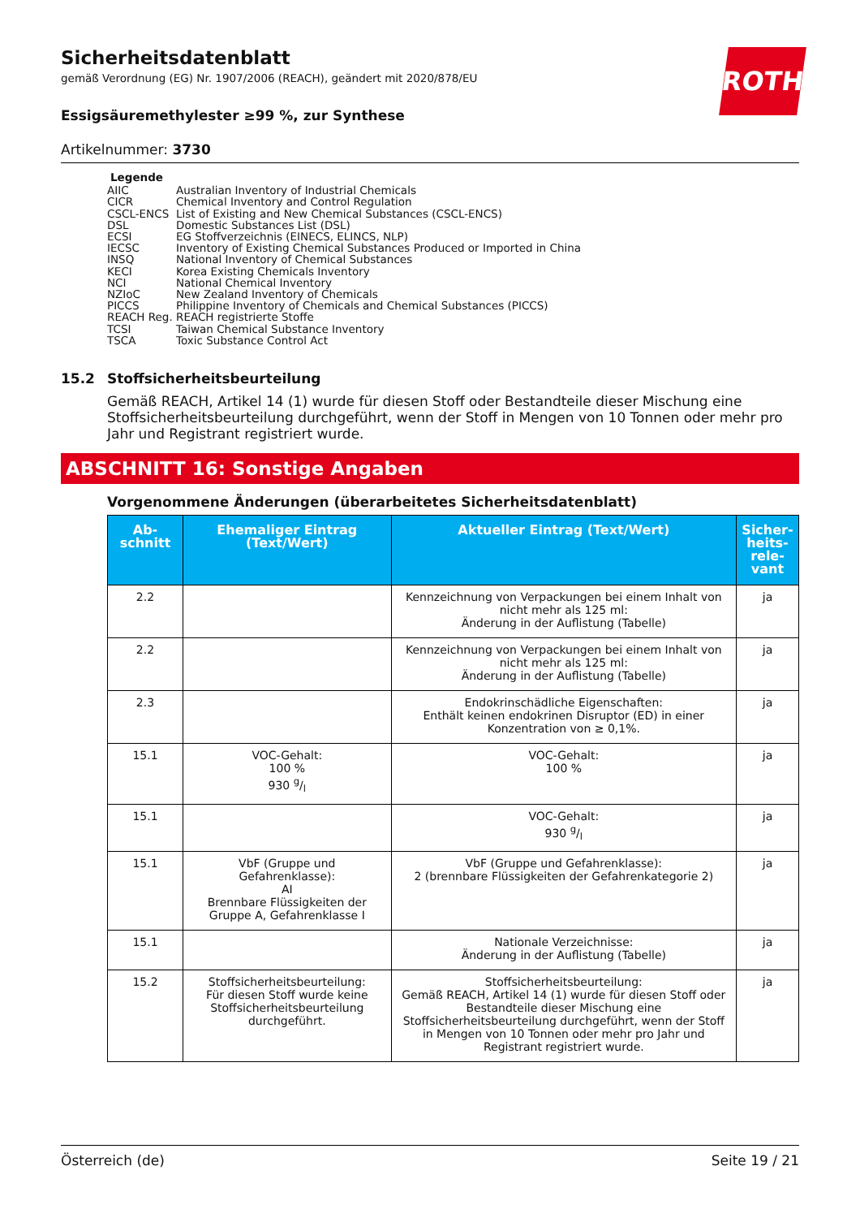ROTH
Sicherheitsdatenblatt
gemäß Verordnung (EG) Nr. 1907/2006 (REACH), geändert mit 2020/878/EU
Essigsäuremethylester ≥99 %, zur Synthese
Artikelnummer: 3730
Legende
| AIIC | Australian Inventory of Industrial Chemicals |
| CICR | Chemical Inventory and Control Regulation |
| CSCL-ENCS | List of Existing and New Chemical Substances (CSCL-ENCS) |
| DSL | Domestic Substances List (DSL) |
| ECSI | EG Stoffverzeichnis (EINECS, ELINCS, NLP) |
| IECSC | Inventory of Existing Chemical Substances Produced or Imported in China |
| INSQ | National Inventory of Chemical Substances |
| KECI | Korea Existing Chemicals Inventory |
| NCI | National Chemical Inventory |
| NZIoC | New Zealand Inventory of Chemicals |
| PICCS | Philippine Inventory of Chemicals and Chemical Substances (PICCS) |
| REACH Reg. | REACH registrierte Stoffe |
| TCSI | Taiwan Chemical Substance Inventory |
| TSCA | Toxic Substance Control Act |
15.2 Stoffsicherheitsbeurteilung
Gemäß REACH, Artikel 14 (1) wurde für diesen Stoff oder Bestandteile dieser Mischung eine Stoffsicherheitsbeurteilung durchgeführt, wenn der Stoff in Mengen von 10 Tonnen oder mehr pro Jahr und Registrant registriert wurde.
ABSCHNITT 16: Sonstige Angaben
Vorgenommene Änderungen (überarbeitetes Sicherheitsdatenblatt)
| Ab- schnitt | Ehemaliger Eintrag (Text/Wert) | Aktueller Eintrag (Text/Wert) | Sicher- heits- rele- vant |
| --- | --- | --- | --- |
| 2.2 | | Kennzeichnung von Verpackungen bei einem Inhalt von nicht mehr als 125 ml: Änderung in der Auflistung (Tabelle) | ja |
| 2.2 | | Kennzeichnung von Verpackungen bei einem Inhalt von nicht mehr als 125 ml: Änderung in der Auflistung (Tabelle) | ja |
| 2.3 | | Endokrinschädliche Eigenschaften: Enthält keinen endokrinen Disruptor (ED) in einer Konzentration von ≥ 0,1%. | ja |
| 15.1 | VOC-Gehalt: 100 % 930 g/l | VOC-Gehalt: 100 % | ja |
| 15.1 | | VOC-Gehalt: 930 g/l | ja |
| 15.1 | VbF (Gruppe und Gefahrenklasse): AI Brennbare Flüssigkeiten der Gruppe A, Gefahrenklasse I | VbF (Gruppe und Gefahrenklasse): 2 (brennbare Flüssigkeiten der Gefahrenkategorie 2) | ja |
| 15.1 | | Nationale Verzeichnisse: Änderung in der Auflistung (Tabelle) | ja |
| 15.2 | Stoffsicherheitsbeurteilung: Für diesen Stoff wurde keine Stoffsicherheitsbeurteilung durchgeführt. | Stoffsicherheitsbeurteilung: Gemäß REACH, Artikel 14 (1) wurde für diesen Stoff oder Bestandteile dieser Mischung eine Stoffsicherheitsbeurteilung durchgeführt, wenn der Stoff in Mengen von 10 Tonnen oder mehr pro Jahr und Registrant registriert wurde. | ja |
Österreich (de) Seite 19 / 21